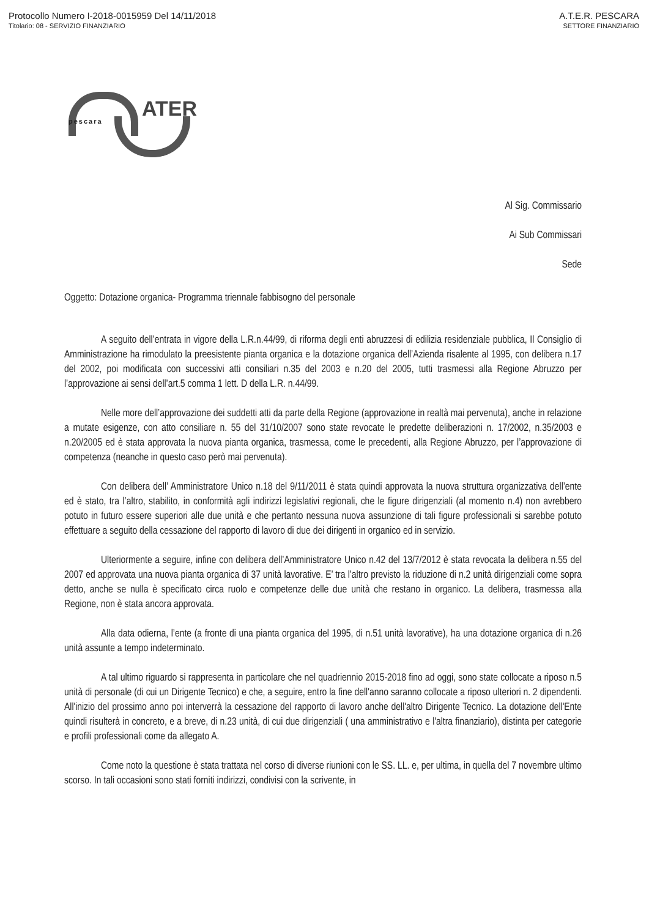Protocollo Numero I-2018-0015959 Del 14/11/2018
Titolario: 08 - SERVIZIO FINANZIARIO
A.T.E.R. PESCARA
SETTORE FINANZIARIO
ATER pescara
Al Sig. Commissario
Ai Sub Commissari
Sede
Oggetto: Dotazione organica- Programma triennale fabbisogno del personale
A seguito dell’entrata in vigore della L.R.n.44/99, di riforma degli enti abruzzesi di edilizia residenziale pubblica, Il Consiglio di Amministrazione ha rimodulato la preesistente pianta organica e la dotazione organica dell’Azienda risalente al 1995, con delibera n.17 del 2002, poi modificata con successivi atti consiliari n.35 del 2003 e n.20 del 2005, tutti trasmessi alla Regione Abruzzo per l’approvazione ai sensi dell’art.5 comma 1 lett. D della L.R. n.44/99.
Nelle more dell’approvazione dei suddetti atti da parte della Regione (approvazione in realtà mai pervenuta), anche in relazione a mutate esigenze, con atto consiliare n. 55 del 31/10/2007 sono state revocate le predette deliberazioni n. 17/2002, n.35/2003 e n.20/2005 ed è stata approvata la nuova pianta organica, trasmessa, come le precedenti, alla Regione Abruzzo, per l’approvazione di competenza (neanche in questo caso però mai pervenuta).
Con delibera dell’ Amministratore Unico n.18 del 9/11/2011 è stata quindi approvata la nuova struttura organizzativa dell’ente ed è stato, tra l’altro, stabilito, in conformità agli indirizzi legislativi regionali, che le figure dirigenziali (al momento n.4) non avrebbero potuto in futuro essere superiori alle due unità e che pertanto nessuna nuova assunzione di tali figure professionali si sarebbe potuto effettuare a seguito della cessazione del rapporto di lavoro di due dei dirigenti in organico ed in servizio.
Ulteriormente a seguire, infine con delibera dell’Amministratore Unico n.42 del 13/7/2012 è stata revocata la delibera n.55 del 2007 ed approvata una nuova pianta organica di 37 unità lavorative. E’ tra l’altro previsto la riduzione di n.2 unità dirigenziali come sopra detto, anche se nulla è specificato circa ruolo e competenze delle due unità che restano in organico. La delibera, trasmessa alla Regione, non è stata ancora approvata.
Alla data odierna, l’ente (a fronte di una pianta organica del 1995, di n.51 unità lavorative), ha una dotazione organica di n.26 unità assunte a tempo indeterminato.
A tal ultimo riguardo si rappresenta in particolare che nel quadriennio 2015-2018 fino ad oggi, sono state collocate a riposo n.5 unità di personale (di cui un Dirigente Tecnico) e che, a seguire, entro la fine dell'anno saranno collocate a riposo ulteriori n. 2 dipendenti. All'inizio del prossimo anno poi interverrà la cessazione del rapporto di lavoro anche dell'altro Dirigente Tecnico. La dotazione dell'Ente quindi risulterà in concreto, e a breve, di n.23 unità, di cui due dirigenziali ( una amministrativo e l'altra finanziario), distinta per categorie e profili professionali come da allegato A.
Come noto la questione è stata trattata nel corso di diverse riunioni con le SS. LL. e, per ultima, in quella del 7 novembre ultimo scorso. In tali occasioni sono stati forniti indirizzi, condivisi con la scrivente, in